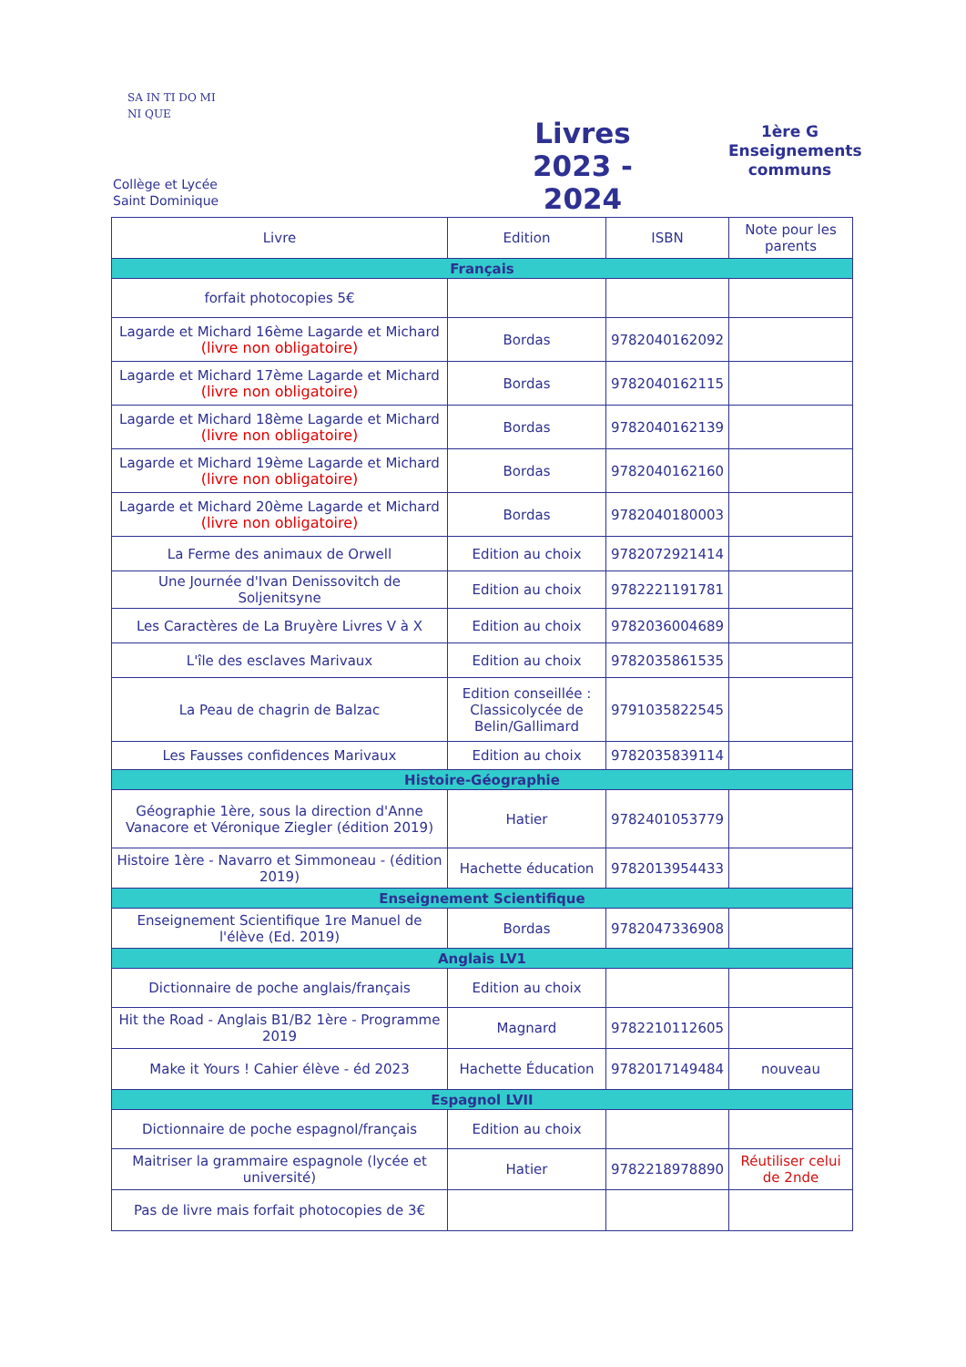SA IN TI DO MI NI QUE
Collège et Lycée
Saint Dominique
Livres
2023 - 2024
1ère G
Enseignements
communs
| Livre | Edition | ISBN | Note pour les parents |
| --- | --- | --- | --- |
| Français | | | |
| forfait photocopies 5€ | | | |
| Lagarde et Michard 16ème Lagarde et Michard (livre non obligatoire) | Bordas | 9782040162092 | |
| Lagarde et Michard 17ème Lagarde et Michard (livre non obligatoire) | Bordas | 9782040162115 | |
| Lagarde et Michard 18ème Lagarde et Michard (livre non obligatoire) | Bordas | 9782040162139 | |
| Lagarde et Michard 19ème Lagarde et Michard (livre non obligatoire) | Bordas | 9782040162160 | |
| Lagarde et Michard 20ème Lagarde et Michard (livre non obligatoire) | Bordas | 9782040180003 | |
| La Ferme des animaux de Orwell | Edition au choix | 9782072921414 | |
| Une Journée d'Ivan Denissovitch de Soljenitsyne | Edition au choix | 9782221191781 | |
| Les Caractères de La Bruyère Livres V à X | Edition au choix | 9782036004689 | |
| L'île des esclaves Marivaux | Edition au choix | 9782035861535 | |
| La Peau de chagrin de Balzac | Edition conseillée : Classicolycée de Belin/Gallimard | 9791035822545 | |
| Les Fausses confidences Marivaux | Edition au choix | 9782035839114 | |
| Histoire-Géographie | | | |
| Géographie 1ère, sous la direction d'Anne Vanacore et Véronique Ziegler (édition 2019) | Hatier | 9782401053779 | |
| Histoire 1ère - Navarro et Simmoneau - (édition 2019) | Hachette éducation | 9782013954433 | |
| Enseignement Scientifique | | | |
| Enseignement Scientifique 1re Manuel de l'élève (Ed. 2019) | Bordas | 9782047336908 | |
| Anglais LV1 | | | |
| Dictionnaire de poche anglais/français | Edition au choix | | |
| Hit the Road - Anglais B1/B2 1ère - Programme 2019 | Magnard | 9782210112605 | |
| Make it Yours ! Cahier élève - éd 2023 | Hachette Éducation | 9782017149484 | nouveau |
| Espagnol LVII | | | |
| Dictionnaire de poche espagnol/français | Edition au choix | | |
| Maitriser la grammaire espagnole (lycée et université) | Hatier | 9782218978890 | Réutiliser celui de 2nde |
| Pas de livre mais forfait photocopies de 3€ | | | |